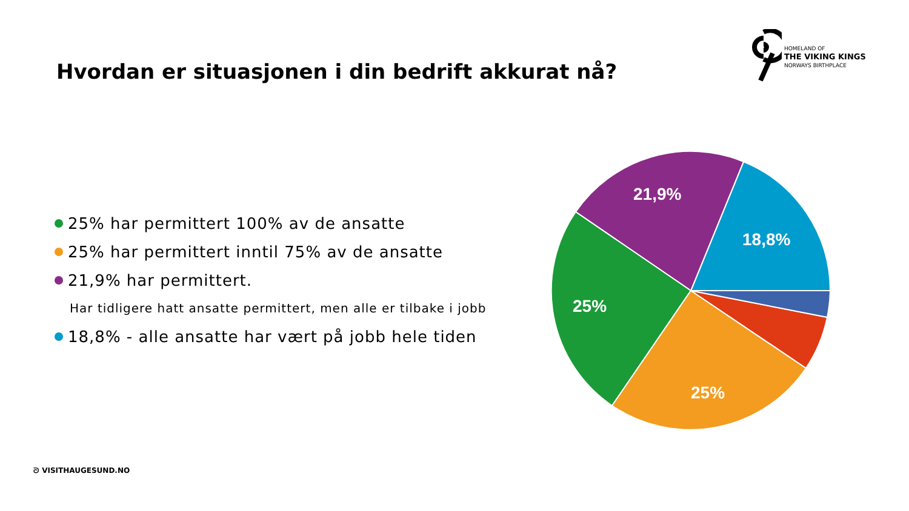HOMELAND OF
THE VIKING KINGS
NORWAYS BIRTHPLACE
Hvordan er situasjonen i din bedrift akkurat nå?
25% har permittert 100% av de ansatte
25% har permittert inntil 75% av de ansatte
21,9% har permittert.
Har tidligere hatt ansatte permittert, men alle er tilbake i jobb
18,8% - alle ansatte har vært på jobb hele tiden
21,9%
18,8%
25%
25%
ᘐ VISITHAUGESUND.NO